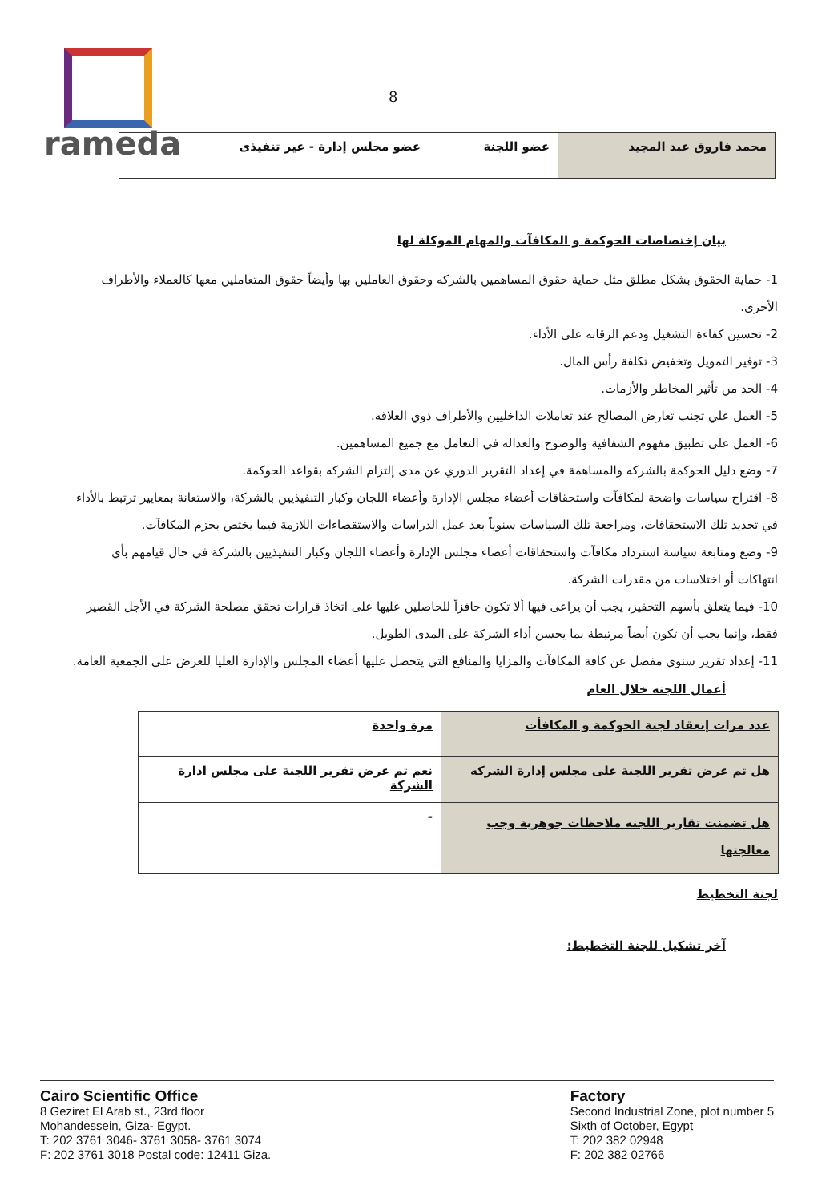rameda
8
| محمد فاروق عبد المجيد | عضو اللجنة | عضو مجلس إدارة - غير تنفيذى |
بيان إختصاصات الحوكمة و المكافآت والمهام الموكلة لها
1- حماية الحقوق بشكل مطلق مثل حماية حقوق المساهمين بالشركه وحقوق العاملين بها وأيضاً حقوق المتعاملين معها كالعملاء والأطراف الأخرى.
2- تحسين كفاءة التشغيل ودعم الرقابه على الأداء.
3- توفير التمويل وتخفيض تكلفة رأس المال.
4- الحد من تأثير المخاطر والأزمات.
5- العمل علي تجنب تعارض المصالح عند تعاملات الداخليين والأطراف ذوي العلاقه.
6- العمل على تطبيق مفهوم الشفافية والوضوح والعداله في التعامل مع جميع المساهمين.
7- وضع دليل الحوكمة بالشركه والمساهمة في إعداد التقرير الدوري عن مدى إلتزام الشركه بقواعد الحوكمة.
8- اقتراح سياسات واضحة لمكافآت واستحقاقات أعضاء مجلس الإدارة وأعضاء اللجان وكبار التنفيذيين بالشركة، والاستعانة بمعايير ترتبط بالأداء في تحديد تلك الاستحقاقات، ومراجعة تلك السياسات سنوياً بعد عمل الدراسات والاستقصاءات اللازمة فيما يختص بحزم المكافآت.
9- وضع ومتابعة سياسة استرداد مكافآت واستحقاقات أعضاء مجلس الإدارة وأعضاء اللجان وكبار التنفيذيين بالشركة في حال قيامهم بأي انتهاكات أو اختلاسات من مقدرات الشركة.
10- فيما يتعلق بأسهم التحفيز، يجب أن يراعى فيها ألا تكون حافزاً للحاصلين عليها على اتخاذ قرارات تحقق مصلحة الشركة في الأجل القصير فقط، وإنما يجب أن تكون أيضاً مرتبطة بما يحسن أداء الشركة على المدى الطويل.
11- إعداد تقرير سنوي مفصل عن كافة المكافآت والمزايا والمنافع التي يتحصل عليها أعضاء المجلس والإدارة العليا للعرض على الجمعية العامة.
أعمال اللجنه خلال العام
| عدد مرات إنعقاد لجنة الحوكمة و المكافأت | مرة واحدة |
| هل تم عرض تقرير اللجنة على مجلس إدارة الشركه | نعم تم عرض تقرير اللجنة على مجلس ادارة الشركة |
| هل تضمنت تقارير اللجنه ملاحظات جوهرية وجب معالجتها | - |
لجنة التخطيط
آخر تشكيل للجنة التخطيط:
Cairo Scientific Office
8 Geziret El Arab st., 23rd floor
Mohandessein, Giza- Egypt.
T: 202 3761 3046- 3761 3058- 3761 3074
F: 202 3761 3018 Postal code: 12411 Giza.
Factory
Second Industrial Zone, plot number 5
Sixth of October, Egypt
T: 202 382 02948
F: 202 382 02766